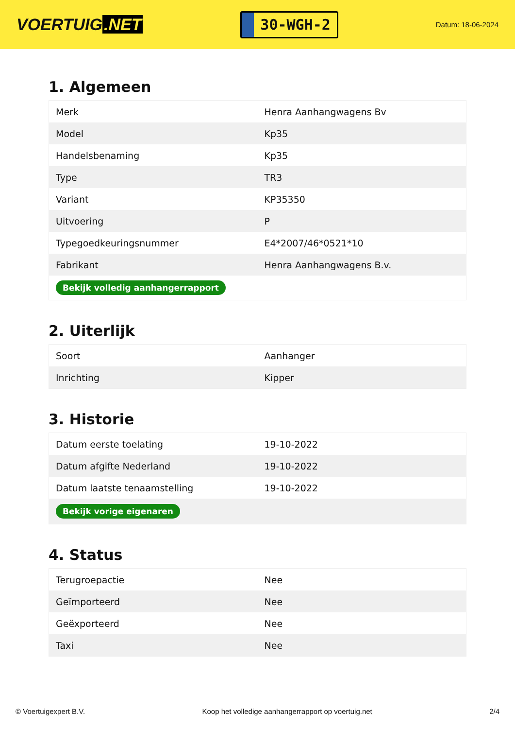VOERTUIG.NET
30-WGH-2
Datum: 18-06-2024
1. Algemeen
| Merk | Henra Aanhangwagens Bv |
| Model | Kp35 |
| Handelsbenaming | Kp35 |
| Type | TR3 |
| Variant | KP35350 |
| Uitvoering | P |
| Typegoedkeuringsnummer | E4*2007/46*0521*10 |
| Fabrikant | Henra Aanhangwagens B.v. |
| Bekijk volledig aanhangerrapport | |
2. Uiterlijk
| Soort | Aanhanger |
| Inrichting | Kipper |
3. Historie
| Datum eerste toelating | 19-10-2022 |
| Datum afgifte Nederland | 19-10-2022 |
| Datum laatste tenaamstelling | 19-10-2022 |
| Bekijk vorige eigenaren | |
4. Status
| Terugroepactie | Nee |
| Geïmporteerd | Nee |
| Geëxporteerd | Nee |
| Taxi | Nee |
© Voertuigexpert B.V. Koop het volledige aanhangerrapport op voertuig.net 2/4